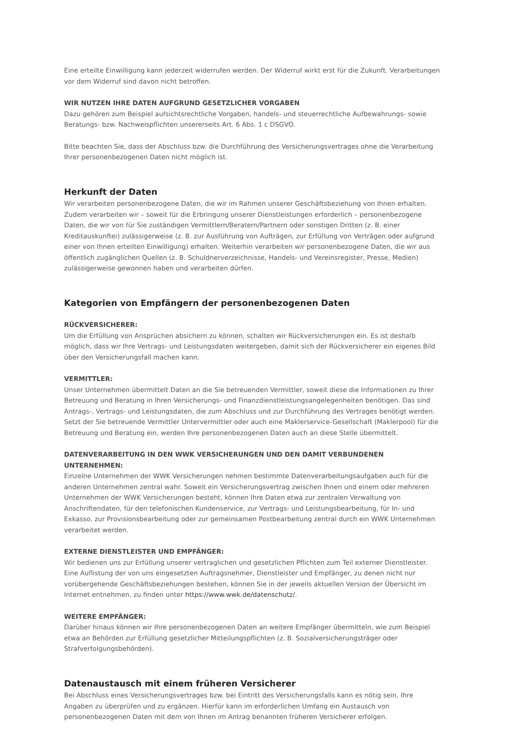Eine erteilte Einwilligung kann jederzeit widerrufen werden. Der Widerruf wirkt erst für die Zukunft. Verarbeitungen vor dem Widerruf sind davon nicht betroffen.
WIR NUTZEN IHRE DATEN AUFGRUND GESETZLICHER VORGABEN
Dazu gehören zum Beispiel aufsichtsrechtliche Vorgaben, handels- und steuerrechtliche Aufbewahrungs- sowie Beratungs- bzw. Nachweispflichten unsererseits Art. 6 Abs. 1 c DSGVO.
Bitte beachten Sie, dass der Abschluss bzw. die Durchführung des Versicherungsvertrages ohne die Verarbeitung Ihrer personenbezogenen Daten nicht möglich ist.
Herkunft der Daten
Wir verarbeiten personenbezogene Daten, die wir im Rahmen unserer Geschäftsbeziehung von Ihnen erhalten. Zudem verarbeiten wir – soweit für die Erbringung unserer Dienstleistungen erforderlich – personenbezogene Daten, die wir von für Sie zuständigen Vermittlern/Beratern/Partnern oder sonstigen Dritten (z. B. einer Kreditauskunftei) zulässigerweise (z. B. zur Ausführung von Aufträgen, zur Erfüllung von Verträgen oder aufgrund einer von Ihnen erteilten Einwilligung) erhalten. Weiterhin verarbeiten wir personenbezogene Daten, die wir aus öffentlich zugänglichen Quellen (z. B. Schuldnerverzeichnisse, Handels- und Vereinsregister, Presse, Medien) zulässigerweise gewonnen haben und verarbeiten dürfen.
Kategorien von Empfängern der personenbezogenen Daten
RÜCKVERSICHERER:
Um die Erfüllung von Ansprüchen absichern zu können, schalten wir Rückversicherungen ein. Es ist deshalb möglich, dass wir Ihre Vertrags- und Leistungsdaten weitergeben, damit sich der Rückversicherer ein eigenes Bild über den Versicherungsfall machen kann.
VERMITTLER:
Unser Unternehmen übermittelt Daten an die Sie betreuenden Vermittler, soweit diese die Informationen zu Ihrer Betreuung und Beratung in Ihren Versicherungs- und Finanzdienstleistungsangelegenheiten benötigen. Das sind Antrags-, Vertrags- und Leistungsdaten, die zum Abschluss und zur Durchführung des Vertrages benötigt werden. Setzt der Sie betreuende Vermittler Untervermittler oder auch eine Maklerservice-Gesellschaft (Maklerpool) für die Betreuung und Beratung ein, werden Ihre personenbezogenen Daten auch an diese Stelle übermittelt.
DATENVERARBEITUNG IN DEN WWK VERSICHERUNGEN UND DEN DAMIT VERBUNDENEN UNTERNEHMEN:
Einzelne Unternehmen der WWK Versicherungen nehmen bestimmte Datenverarbeitungsaufgaben auch für die anderen Unternehmen zentral wahr. Soweit ein Versicherungsvertrag zwischen Ihnen und einem oder mehreren Unternehmen der WWK Versicherungen besteht, können Ihre Daten etwa zur zentralen Verwaltung von Anschriftendaten, für den telefonischen Kundenservice, zur Vertrags- und Leistungsbearbeitung, für In- und Exkasso, zur Provisionsbearbeitung oder zur gemeinsamen Postbearbeitung zentral durch ein WWK Unternehmen verarbeitet werden.
EXTERNE DIENSTLEISTER UND EMPFÄNGER:
Wir bedienen uns zur Erfüllung unserer vertraglichen und gesetzlichen Pflichten zum Teil externer Dienstleister. Eine Auflistung der von uns eingesetzten Auftragsnehmer, Dienstleister und Empfänger, zu denen nicht nur vorübergehende Geschäftsbeziehungen bestehen, können Sie in der jeweils aktuellen Version der Übersicht im Internet entnehmen, zu finden unter https://www.wwk.de/datenschutz/.
WEITERE EMPFÄNGER:
Darüber hinaus können wir Ihre personenbezogenen Daten an weitere Empfänger übermitteln, wie zum Beispiel etwa an Behörden zur Erfüllung gesetzlicher Mitteilungspflichten (z. B. Sozialversicherungsträger oder Strafverfolgungsbehörden).
Datenaustausch mit einem früheren Versicherer
Bei Abschluss eines Versicherungsvertrages bzw. bei Eintritt des Versicherungsfalls kann es nötig sein, Ihre Angaben zu überprüfen und zu ergänzen. Hierfür kann im erforderlichen Umfang ein Austausch von personenbezogenen Daten mit dem von Ihnen im Antrag benannten früheren Versicherer erfolgen.